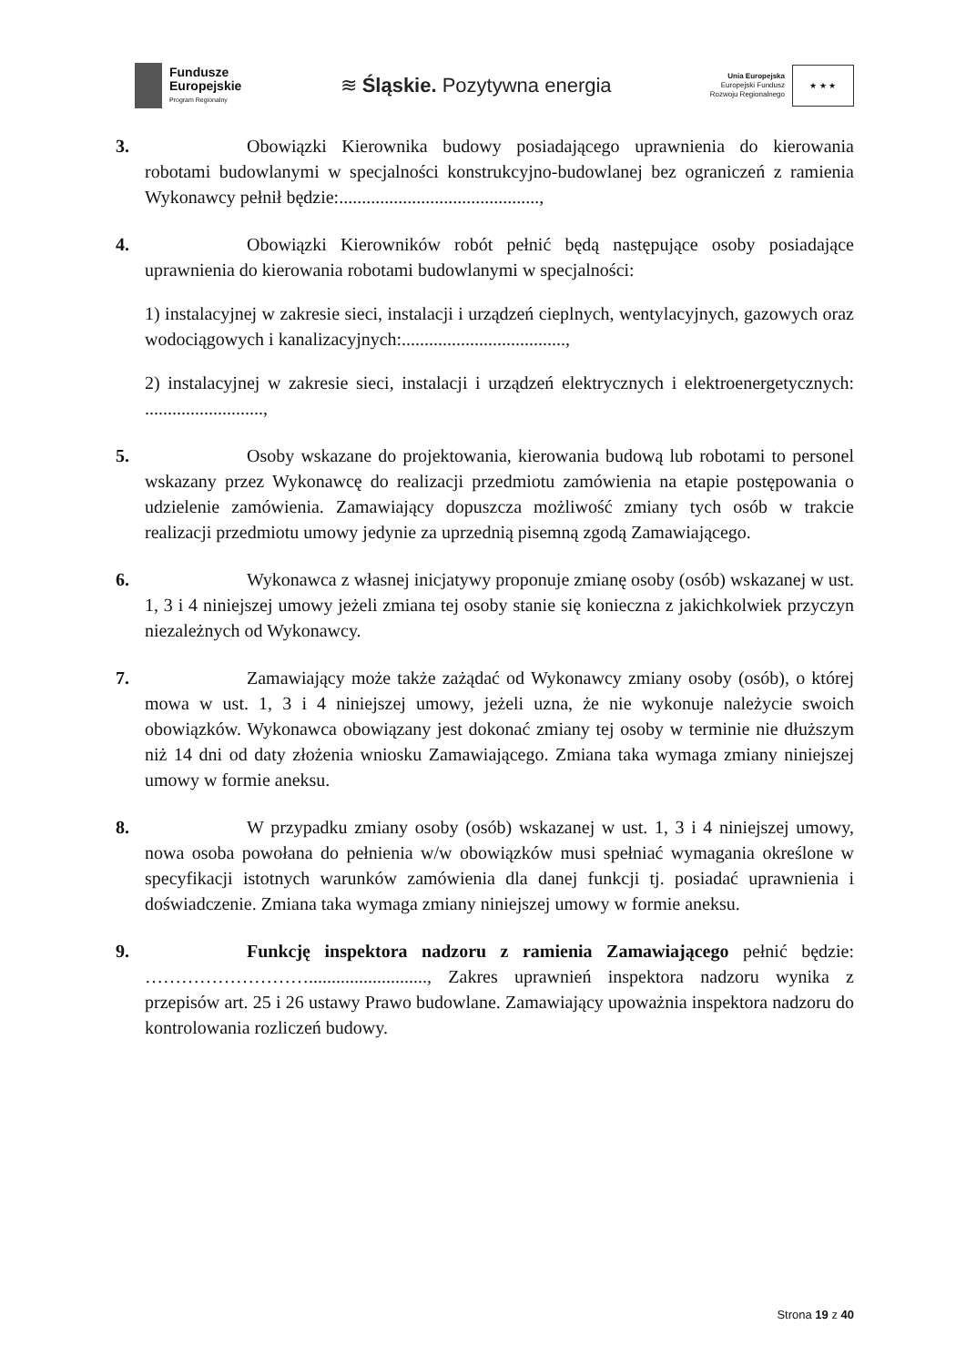Fundusze
Europejskie
Program Regionalny
≋ Śląskie. Pozytywna energia
Unia Europejska
Europejski Fundusz
Rozwoju Regionalnego
★ ★ ★
3. Obowiązki Kierownika budowy posiadającego uprawnienia do kierowania robotami budowlanymi w specjalności konstrukcyjno-budowlanej bez ograniczeń z ramienia Wykonawcy pełnił będzie:............................................,
4. Obowiązki Kierowników robót pełnić będą następujące osoby posiadające uprawnienia do kierowania robotami budowlanymi w specjalności:
1) instalacyjnej w zakresie sieci, instalacji i urządzeń cieplnych, wentylacyjnych, gazowych oraz wodociągowych i kanalizacyjnych:....................................,
2) instalacyjnej w zakresie sieci, instalacji i urządzeń elektrycznych i elektroenergetycznych: ..........................,
5. Osoby wskazane do projektowania, kierowania budową lub robotami to personel wskazany przez Wykonawcę do realizacji przedmiotu zamówienia na etapie postępowania o udzielenie zamówienia. Zamawiający dopuszcza możliwość zmiany tych osób w trakcie realizacji przedmiotu umowy jedynie za uprzednią pisemną zgodą Zamawiającego.
6. Wykonawca z własnej inicjatywy proponuje zmianę osoby (osób) wskazanej w ust. 1, 3 i 4 niniejszej umowy jeżeli zmiana tej osoby stanie się konieczna z jakichkolwiek przyczyn niezależnych od Wykonawcy.
7. Zamawiający może także zażądać od Wykonawcy zmiany osoby (osób), o której mowa w ust. 1, 3 i 4 niniejszej umowy, jeżeli uzna, że nie wykonuje należycie swoich obowiązków. Wykonawca obowiązany jest dokonać zmiany tej osoby w terminie nie dłuższym niż 14 dni od daty złożenia wniosku Zamawiającego. Zmiana taka wymaga zmiany niniejszej umowy w formie aneksu.
8. W przypadku zmiany osoby (osób) wskazanej w ust. 1, 3 i 4 niniejszej umowy, nowa osoba powołana do pełnienia w/w obowiązków musi spełniać wymagania określone w specyfikacji istotnych warunków zamówienia dla danej funkcji tj. posiadać uprawnienia i doświadczenie. Zmiana taka wymaga zmiany niniejszej umowy w formie aneksu.
9. Funkcję inspektora nadzoru z ramienia Zamawiającego pełnić będzie: ……………………….........................., Zakres uprawnień inspektora nadzoru wynika z przepisów art. 25 i 26 ustawy Prawo budowlane. Zamawiający upoważnia inspektora nadzoru do kontrolowania rozliczeń budowy.
Strona 19 z 40